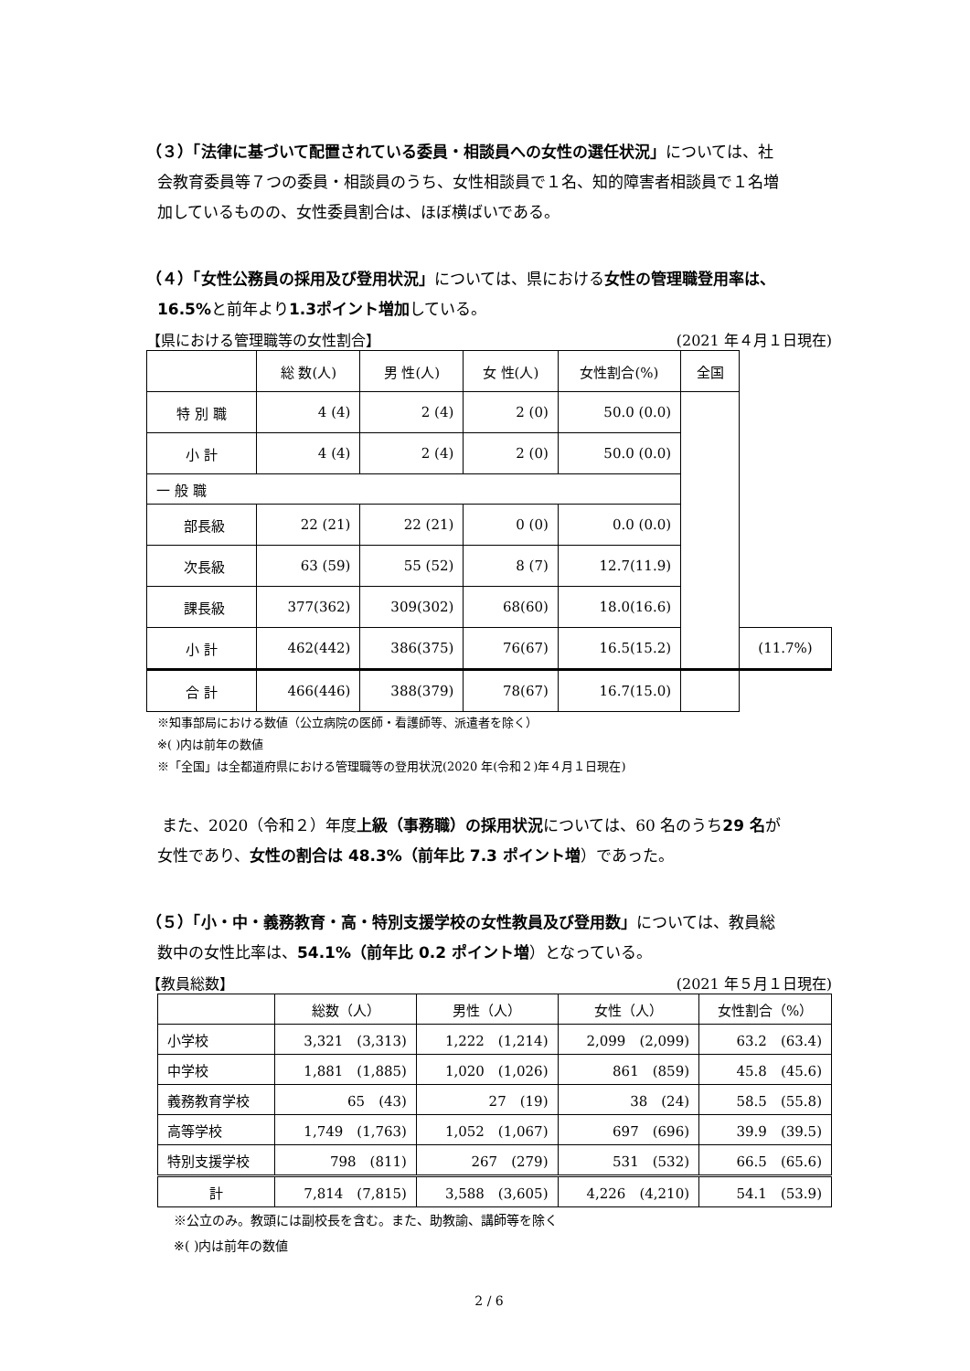（３）「法律に基づいて配置されている委員・相談員への女性の選任状況」については、社
会教育委員等７つの委員・相談員のうち、女性相談員で１名、知的障害者相談員で１名増
加しているものの、女性委員割合は、ほぼ横ばいである。
（４）「女性公務員の採用及び登用状況」については、県における女性の管理職登用率は、
16.5% と前年より1.3ポイント増加している。
【県における管理職等の女性割合】 (2021 年４月１日現在)
| | 総 数(人) | 男 性(人) | 女 性(人) | 女性割合(%) | 全国 | |
| --- | --- | --- | --- | --- | --- | --- |
| 特 別 職 | 4 (4) | 2 (4) | 2 (0) | 50.0 (0.0) | | |
| 小 計 | 4 (4) | 2 (4) | 2 (0) | 50.0 (0.0) | | |
| 一 般 職 | | | | | | |
| 部長級 | 22 (21) | 22 (21) | 0 (0) | 0.0 (0.0) | | |
| 次長級 | 63 (59) | 55 (52) | 8 (7) | 12.7(11.9) | | |
| 課長級 | 377(362) | 309(302) | 68(60) | 18.0(16.6) | | |
| 小 計 | 462(442) | 386(375) | 76(67) | 16.5(15.2) | | (11.7%) |
| 合 計 | 466(446) | 388(379) | 78(67) | 16.7(15.0) | | |
※知事部局における数値（公立病院の医師・看護師等、派遣者を除く）
※( )内は前年の数値
※「全国」は全都道府県における管理職等の登用状況(2020 年(令和２)年４月１日現在)
　また、2020（令和２）年度上級（事務職）の採用状況については、60 名のうち29 名が
女性であり、女性の割合は 48.3%（前年比 7.3 ポイント増）であった。
（５）「小・中・義務教育・高・特別支援学校の女性教員及び登用数」については、教員総
数中の女性比率は、54.1%（前年比 0.2 ポイント増）となっている。
【教員総数】 (2021 年５月１日現在)
| | 総数（人） | 男性（人） | 女性（人） | 女性割合（%） |
| --- | --- | --- | --- | --- |
| 小学校 | 3,321 (3,313) | 1,222 (1,214) | 2,099 (2,099) | 63.2 (63.4) |
| 中学校 | 1,881 (1,885) | 1,020 (1,026) | 861 (859) | 45.8 (45.6) |
| 義務教育学校 | 65 (43) | 27 (19) | 38 (24) | 58.5 (55.8) |
| 高等学校 | 1,749 (1,763) | 1,052 (1,067) | 697 (696) | 39.9 (39.5) |
| 特別支援学校 | 798 (811) | 267 (279) | 531 (532) | 66.5 (65.6) |
| 計 | 7,814 (7,815) | 3,588 (3,605) | 4,226 (4,210) | 54.1 (53.9) |
※公立のみ。教頭には副校長を含む。また、助教諭、講師等を除く
※( )内は前年の数値
2 / 6